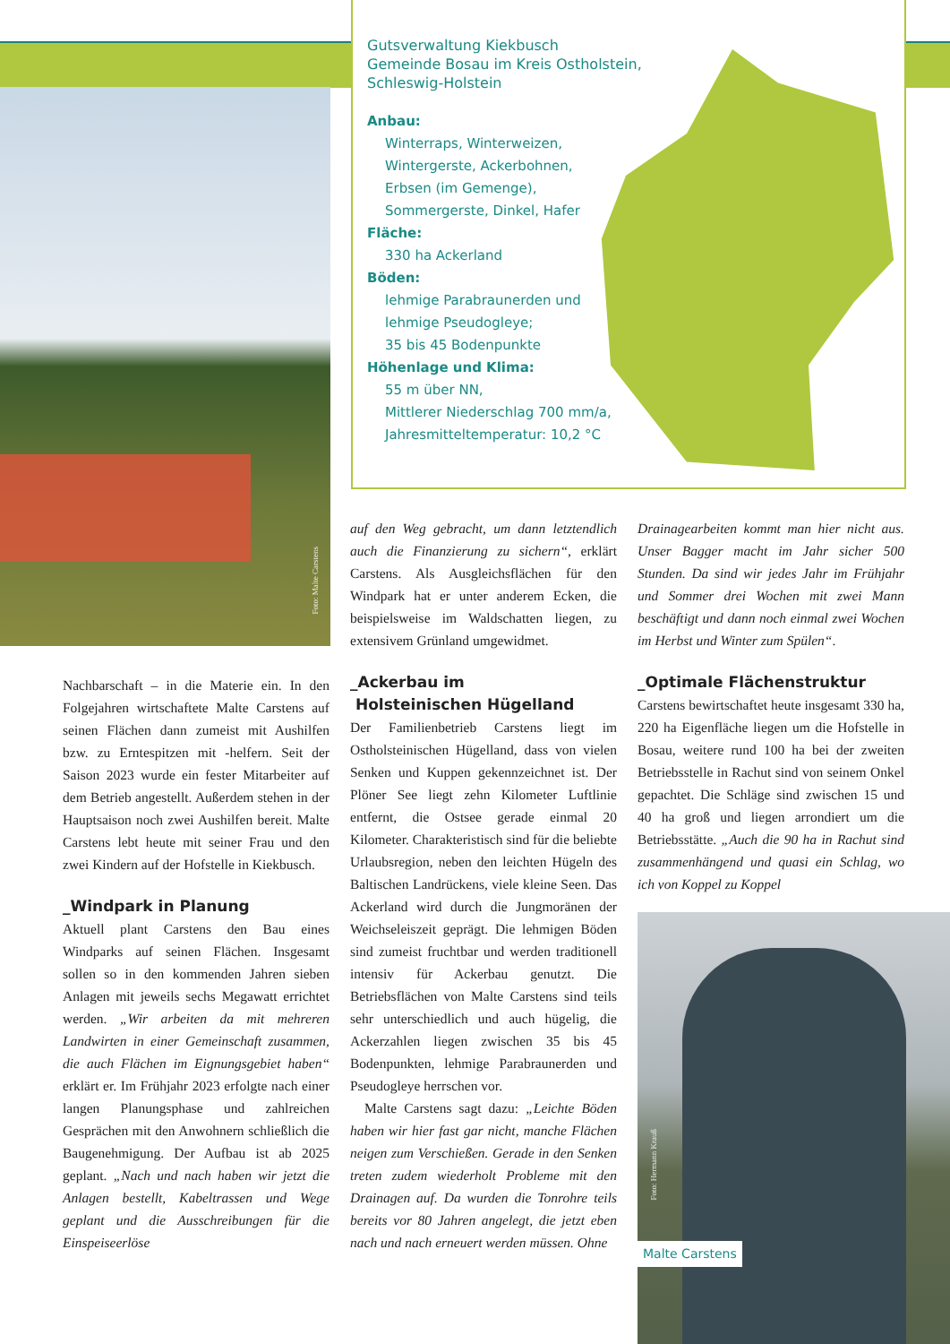Foto: Malte Carstens
Gutsverwaltung Kiekbusch
Gemeinde Bosau im Kreis Ostholstein,
Schleswig-Holstein
Anbau:
Winterraps, Winterweizen,
Wintergerste, Ackerbohnen,
Erbsen (im Gemenge),
Sommergerste, Dinkel, Hafer
Fläche:
330 ha Ackerland
Böden:
lehmige Parabraunerden und
lehmige Pseudogleye;
35 bis 45 Bodenpunkte
Höhenlage und Klima:
55 m über NN,
Mittlerer Niederschlag 700 mm/a,
Jahresmitteltemperatur: 10,2 °C
Nachbarschaft – in die Materie ein. In den Folgejahren wirtschaftete Malte Carstens auf seinen Flächen dann zumeist mit Aushilfen bzw. zu Erntespitzen mit -helfern. Seit der Saison 2023 wurde ein fester Mitarbeiter auf dem Betrieb angestellt. Außerdem stehen in der Hauptsaison noch zwei Aushilfen bereit. Malte Carstens lebt heute mit seiner Frau und den zwei Kindern auf der Hofstelle in Kiekbusch.
_Windpark in Planung
Aktuell plant Carstens den Bau eines Windparks auf seinen Flächen. Insgesamt sollen so in den kommenden Jahren sieben Anlagen mit jeweils sechs Megawatt errichtet werden. „Wir arbeiten da mit mehreren Landwirten in einer Gemeinschaft zusammen, die auch Flächen im Eignungsgebiet haben“ erklärt er. Im Frühjahr 2023 erfolgte nach einer langen Planungsphase und zahlreichen Gesprächen mit den Anwohnern schließlich die Baugenehmigung. Der Aufbau ist ab 2025 geplant. „Nach und nach haben wir jetzt die Anlagen bestellt, Kabeltrassen und Wege geplant und die Ausschreibungen für die Einspeiseerlöse
auf den Weg gebracht, um dann letztendlich auch die Finanzierung zu sichern“, erklärt Carstens. Als Ausgleichsflächen für den Windpark hat er unter anderem Ecken, die beispielsweise im Waldschatten liegen, zu extensivem Grünland umgewidmet.
_Ackerbau im
Holsteinischen Hügelland
Der Familienbetrieb Carstens liegt im Ostholsteinischen Hügelland, dass von vielen Senken und Kuppen gekennzeichnet ist. Der Plöner See liegt zehn Kilometer Luftlinie entfernt, die Ostsee gerade einmal 20 Kilometer. Charakteristisch sind für die beliebte Urlaubsregion, neben den leichten Hügeln des Baltischen Landrückens, viele kleine Seen. Das Ackerland wird durch die Jungmoränen der Weichseleiszeit geprägt. Die lehmigen Böden sind zumeist fruchtbar und werden traditionell intensiv für Ackerbau genutzt. Die Betriebsflächen von Malte Carstens sind teils sehr unterschiedlich und auch hügelig, die Ackerzahlen liegen zwischen 35 bis 45 Bodenpunkten, lehmige Parabraunerden und Pseudogleye herrschen vor.
Malte Carstens sagt dazu: „Leichte Böden haben wir hier fast gar nicht, manche Flächen neigen zum Verschießen. Gerade in den Senken treten zudem wiederholt Probleme mit den Drainagen auf. Da wurden die Tonrohre teils bereits vor 80 Jahren angelegt, die jetzt eben nach und nach erneuert werden müssen. Ohne
Drainagearbeiten kommt man hier nicht aus. Unser Bagger macht im Jahr sicher 500 Stunden. Da sind wir jedes Jahr im Frühjahr und Sommer drei Wochen mit zwei Mann beschäftigt und dann noch einmal zwei Wochen im Herbst und Winter zum Spülen“.
_Optimale Flächenstruktur
Carstens bewirtschaftet heute insgesamt 330 ha, 220 ha Eigenfläche liegen um die Hofstelle in Bosau, weitere rund 100 ha bei der zweiten Betriebsstelle in Rachut sind von seinem Onkel gepachtet. Die Schläge sind zwischen 15 und 40 ha groß und liegen arrondiert um die Betriebsstätte. „Auch die 90 ha in Rachut sind zusammenhängend und quasi ein Schlag, wo ich von Koppel zu Koppel
Foto: Hermann Krauß
Malte Carstens